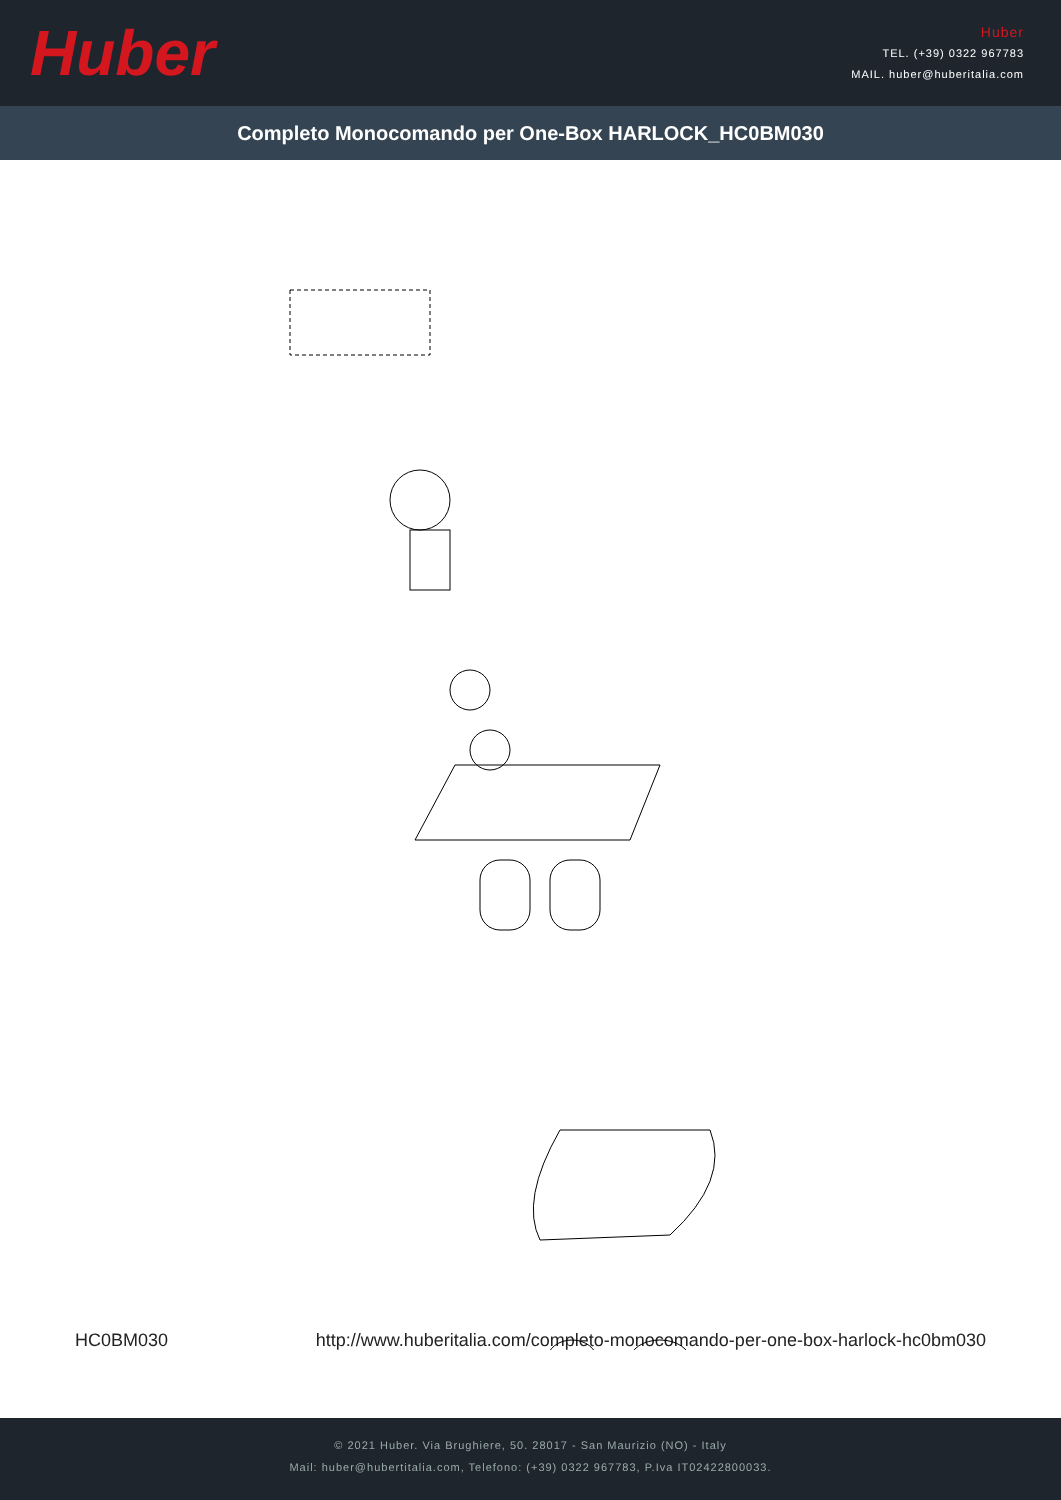Huber
Huber
TEL. (+39) 0322 967783
MAIL. huber@huberitalia.com
Completo Monocomando per One-Box HARLOCK_HC0BM030
HC0BM030 http://www.huberitalia.com/completo-monocomando-per-one-box-harlock-hc0bm030
© 2021 Huber. Via Brughiere, 50. 28017 - San Maurizio (NO) - Italy
Mail: huber@hubertitalia.com, Telefono: (+39) 0322 967783, P.Iva IT02422800033.
zz9B018000 zz9B019004 zz9C541004 zz97179004 zz9C438004 zz94066004 zz9B482000 zz9B023000 zz9A7540 zz9B0250 zz9B026000 zz9B022000 zz9C5570 05.IN.05 zz9C5190 zz9A2570 zz94063000 zz933710